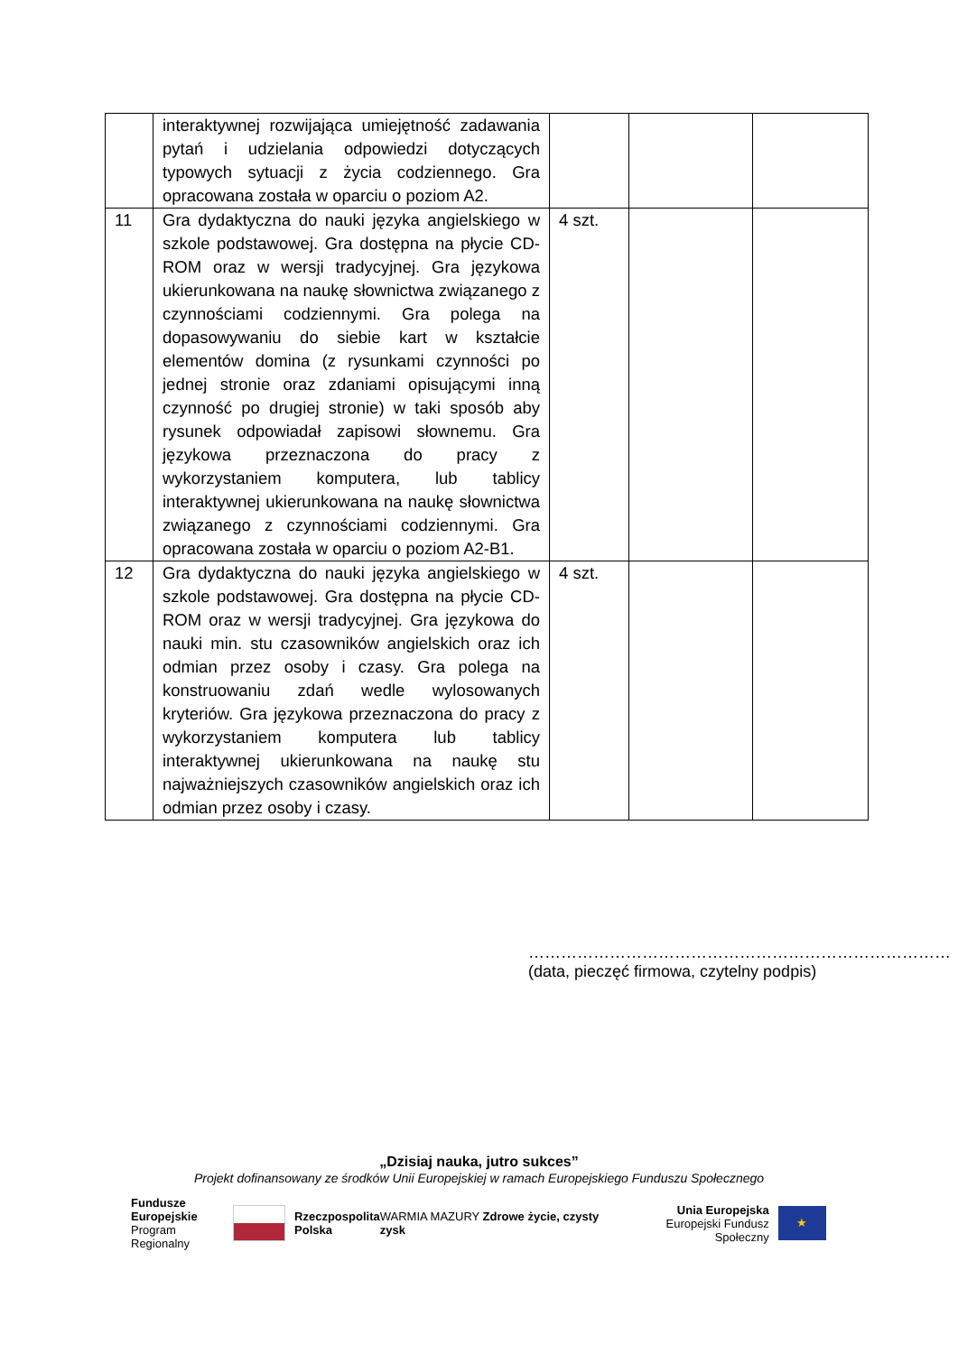| | interaktywnej rozwijająca umiejętność zadawania pytań i udzielania odpowiedzi dotyczących typowych sytuacji z życia codziennego. Gra opracowana została w oparciu o poziom A2. | | | |
| 11 | Gra dydaktyczna do nauki języka angielskiego w szkole podstawowej. Gra dostępna na płycie CD-ROM oraz w wersji tradycyjnej. Gra językowa ukierunkowana na naukę słownictwa związanego z czynnościami codziennymi. Gra polega na dopasowywaniu do siebie kart w kształcie elementów domina (z rysunkami czynności po jednej stronie oraz zdaniami opisującymi inną czynność po drugiej stronie) w taki sposób aby rysunek odpowiadał zapisowi słownemu. Gra językowa przeznaczona do pracy z wykorzystaniem komputera, lub tablicy interaktywnej ukierunkowana na naukę słownictwa związanego z czynnościami codziennymi. Gra opracowana została w oparciu o poziom A2-B1. | 4 szt. | | |
| 12 | Gra dydaktyczna do nauki języka angielskiego w szkole podstawowej. Gra dostępna na płycie CD-ROM oraz w wersji tradycyjnej. Gra językowa do nauki min. stu czasowników angielskich oraz ich odmian przez osoby i czasy. Gra polega na konstruowaniu zdań wedle wylosowanych kryteriów. Gra językowa przeznaczona do pracy z wykorzystaniem komputera lub tablicy interaktywnej ukierunkowana na naukę stu najważniejszych czasowników angielskich oraz ich odmian przez osoby i czasy. | 4 szt. | | |
……………………………………………………………………
(data, pieczęć firmowa, czytelny podpis)
„Dzisiaj nauka, jutro sukces”
Projekt dofinansowany ze środków Unii Europejskiej w ramach Europejskiego Funduszu Społecznego
Fundusze
Europejskie
Program Regionalny
Rzeczpospolita
Polska
WARMIA MAZURY Zdrowe życie, czysty zysk
Unia Europejska
Europejski Fundusz Społeczny
★